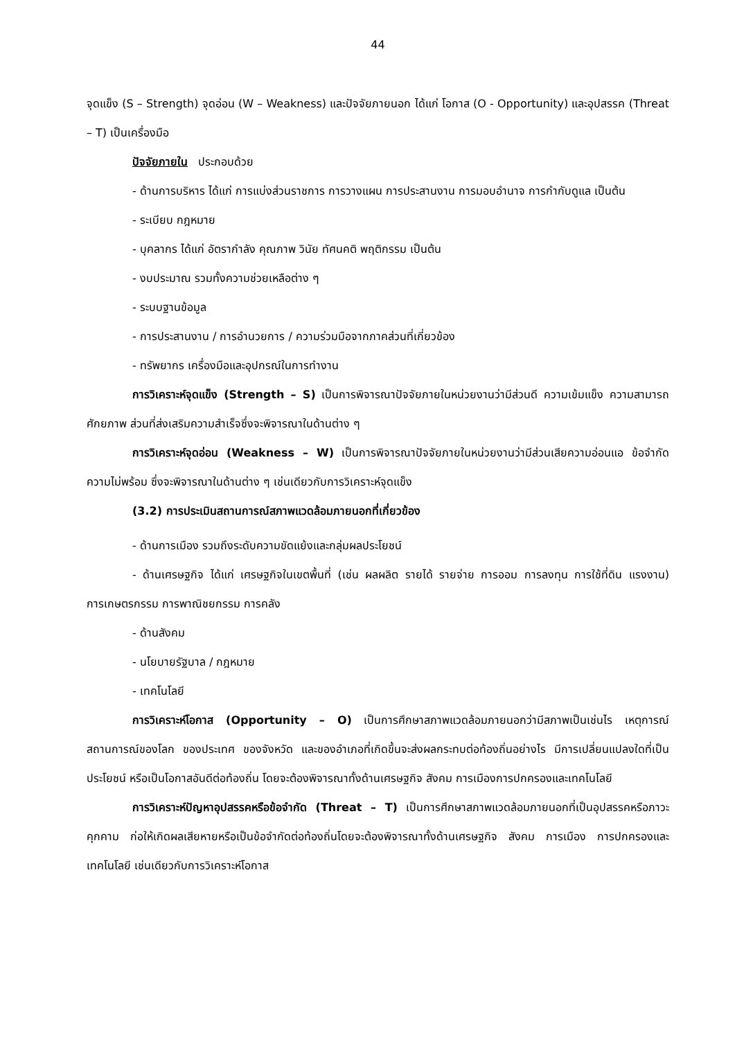44
จุดแข็ง (S – Strength) จุดอ่อน (W – Weakness) และปัจจัยภายนอก ได้แก่ โอกาส (O - Opportunity) และอุปสรรค (Threat – T) เป็นเครื่องมือ
ปัจจัยภายใน ประกอบด้วย
- ด้านการบริหาร ได้แก่ การแบ่งส่วนราชการ การวางแผน การประสานงาน การมอบอำนาจ การกำกับดูแล เป็นต้น
- ระเบียบ กฎหมาย
- บุคลากร ได้แก่ อัตรากำลัง คุณภาพ วินัย ทัศนคติ พฤติกรรม เป็นต้น
- งบประมาณ รวมทั้งความช่วยเหลือต่าง ๆ
- ระบบฐานข้อมูล
- การประสานงาน / การอำนวยการ / ความร่วมมือจากภาคส่วนที่เกี่ยวข้อง
- ทรัพยากร เครื่องมือและอุปกรณ์ในการทำงาน
การวิเคราะห์จุดแข็ง (Strength – S) เป็นการพิจารณาปัจจัยภายในหน่วยงานว่ามีส่วนดี ความเข้มแข็ง ความสามารถ ศักยภาพ ส่วนที่ส่งเสริมความสำเร็จซึ่งจะพิจารณาในด้านต่าง ๆ
การวิเคราะห์จุดอ่อน (Weakness – W) เป็นการพิจารณาปัจจัยภายในหน่วยงานว่ามีส่วนเสียความอ่อนแอ ข้อจำกัด ความไม่พร้อม ซึ่งจะพิจารณาในด้านต่าง ๆ เช่นเดียวกับการวิเคราะห์จุดแข็ง
(3.2) การประเมินสถานการณ์สภาพแวดล้อมภายนอกที่เกี่ยวข้อง
- ด้านการเมือง รวมถึงระดับความขัดแย้งและกลุ่มผลประโยชน์
- ด้านเศรษฐกิจ ได้แก่ เศรษฐกิจในเขตพื้นที่ (เช่น ผลผลิต รายได้ รายจ่าย การออม การลงทุน การใช้ที่ดิน แรงงาน) การเกษตรกรรม การพาณิชยกรรม การคลัง
- ด้านสังคม
- นโยบายรัฐบาล / กฎหมาย
- เทคโนโลยี
การวิเคราะห์โอกาส (Opportunity – O) เป็นการศึกษาสภาพแวดล้อมภายนอกว่ามีสภาพเป็นเช่นไร เหตุการณ์สถานการณ์ของโลก ของประเทศ ของจังหวัด และของอำเภอที่เกิดขึ้นจะส่งผลกระทบต่อท้องถิ่นอย่างไร มีการเปลี่ยนแปลงใดที่เป็นประโยชน์ หรือเป็นโอกาสอันดีต่อท้องถิ่น โดยจะต้องพิจารณาทั้งด้านเศรษฐกิจ สังคม การเมืองการปกครองและเทคโนโลยี
การวิเคราะห์ปัญหาอุปสรรคหรือข้อจำกัด (Threat – T) เป็นการศึกษาสภาพแวดล้อมภายนอกที่เป็นอุปสรรคหรือภาวะคุกคาม ก่อให้เกิดผลเสียหายหรือเป็นข้อจำกัดต่อท้องถิ่นโดยจะต้องพิจารณาทั้งด้านเศรษฐกิจ สังคม การเมือง การปกครองและเทคโนโลยี เช่นเดียวกับการวิเคราะห์โอกาส